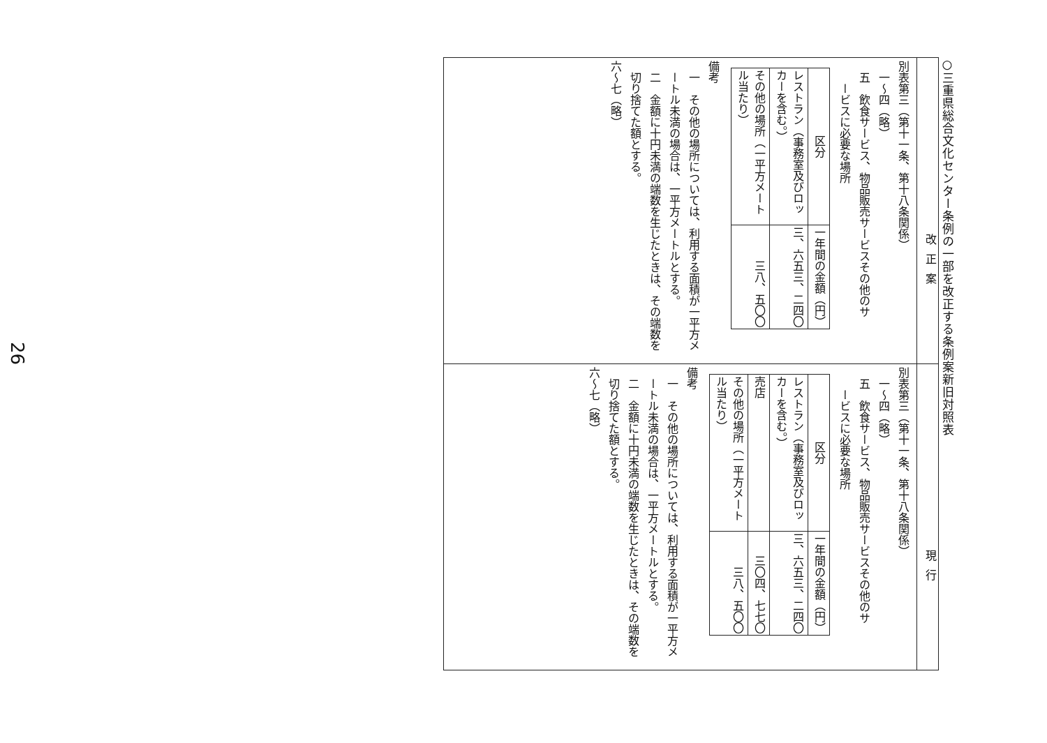○三重県総合文化センター条例の一部を改正する条例案新旧対照表
改正案
別表第三（第十一条、第十八条関係）
一～四（略）
五　飲食サービス、物品販売サービスその他のサ
ービスに必要な場所
| 区分 | 一年間の金額（円） |
| --- | --- |
| レストラン（事務室及びロッカーを含む。） | 三、六五三、二四〇 |
| その他の場所（一平方メートル当たり） | 三八、五〇〇 |
備考
一　その他の場所については、利用する面積が一平方メートル未満の場合は、一平方メートルとする。
二　金額に十円未満の端数を生じたときは、その端数を切り捨てた額とする。
六～七（略）
現行
別表第三（第十一条、第十八条関係）
一～四（略）
五　飲食サービス、物品販売サービスその他のサ
ービスに必要な場所
| 区分 | 一年間の金額（円） |
| --- | --- |
| レストラン（事務室及びロッカーを含む。） | 三、六五三、二四〇 |
| 売店 | 三〇四、七七〇 |
| その他の場所（一平方メートル当たり） | 三八、五〇〇 |
備考
一　その他の場所については、利用する面積が一平方メートル未満の場合は、一平方メートルとする。
二　金額に十円未満の端数を生じたときは、その端数を切り捨てた額とする。
六～七（略）
26